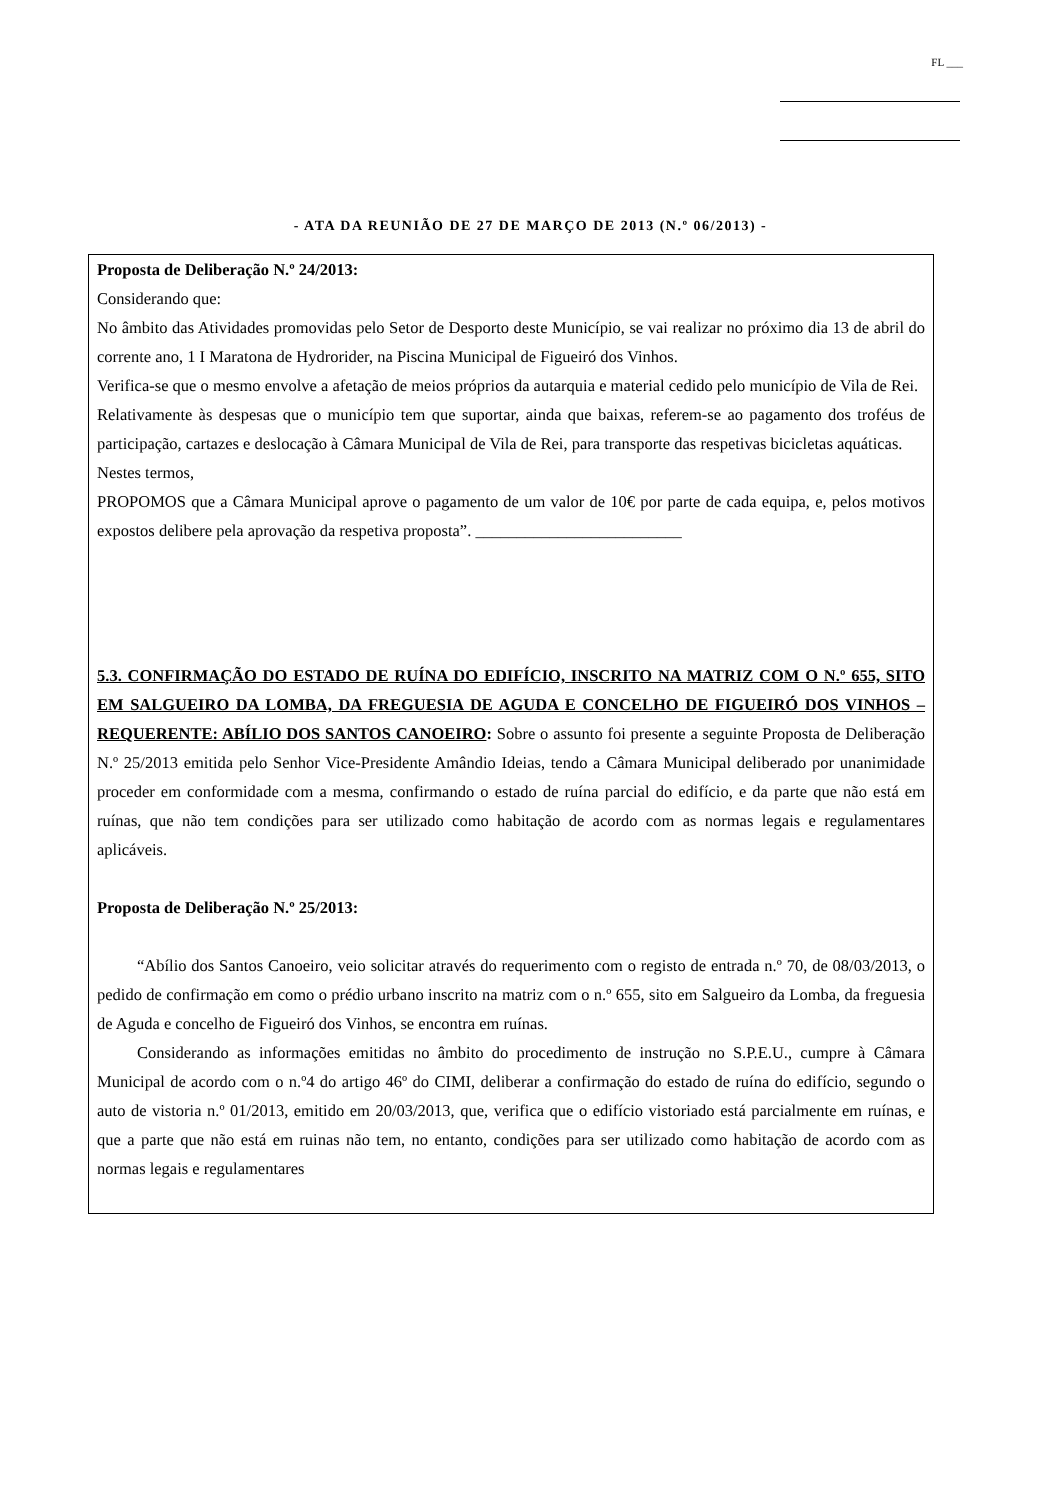FL ___
- ATA DA REUNIÃO DE 27 DE MARÇO DE 2013 (N.º 06/2013) -
Proposta de Deliberação N.º 24/2013:
Considerando que:
No âmbito das Atividades promovidas pelo Setor de Desporto deste Município, se vai realizar no próximo dia 13 de abril do corrente ano, 1 I Maratona de Hydrorider, na Piscina Municipal de Figueiró dos Vinhos.
Verifica-se que o mesmo envolve a afetação de meios próprios da autarquia e material cedido pelo município de Vila de Rei.
Relativamente às despesas que o município tem que suportar, ainda que baixas, referem-se ao pagamento dos troféus de participação, cartazes e deslocação à Câmara Municipal de Vila de Rei, para transporte das respetivas bicicletas aquáticas.
Nestes termos,
PROPOMOS que a Câmara Municipal aprove o pagamento de um valor de 10€ por parte de cada equipa, e, pelos motivos expostos delibere pela aprovação da respetiva proposta”. _________________________
5.3. CONFIRMAÇÃO DO ESTADO DE RUÍNA DO EDIFÍCIO, INSCRITO NA MATRIZ COM O N.º 655, SITO EM SALGUEIRO DA LOMBA, DA FREGUESIA DE AGUDA E CONCELHO DE FIGUEIRÓ DOS VINHOS – REQUERENTE: ABÍLIO DOS SANTOS CANOEIRO: Sobre o assunto foi presente a seguinte Proposta de Deliberação N.º 25/2013 emitida pelo Senhor Vice-Presidente Amândio Ideias, tendo a Câmara Municipal deliberado por unanimidade proceder em conformidade com a mesma, confirmando o estado de ruína parcial do edifício, e da parte que não está em ruínas, que não tem condições para ser utilizado como habitação de acordo com as normas legais e regulamentares aplicáveis.
Proposta de Deliberação N.º 25/2013:
“Abílio dos Santos Canoeiro, veio solicitar através do requerimento com o registo de entrada n.º 70, de 08/03/2013, o pedido de confirmação em como o prédio urbano inscrito na matriz com o n.º 655, sito em Salgueiro da Lomba, da freguesia de Aguda e concelho de Figueiró dos Vinhos, se encontra em ruínas.
Considerando as informações emitidas no âmbito do procedimento de instrução no S.P.E.U., cumpre à Câmara Municipal de acordo com o n.º4 do artigo 46º do CIMI, deliberar a confirmação do estado de ruína do edifício, segundo o auto de vistoria n.º 01/2013, emitido em 20/03/2013, que, verifica que o edifício vistoriado está parcialmente em ruínas, e que a parte que não está em ruinas não tem, no entanto, condições para ser utilizado como habitação de acordo com as normas legais e regulamentares